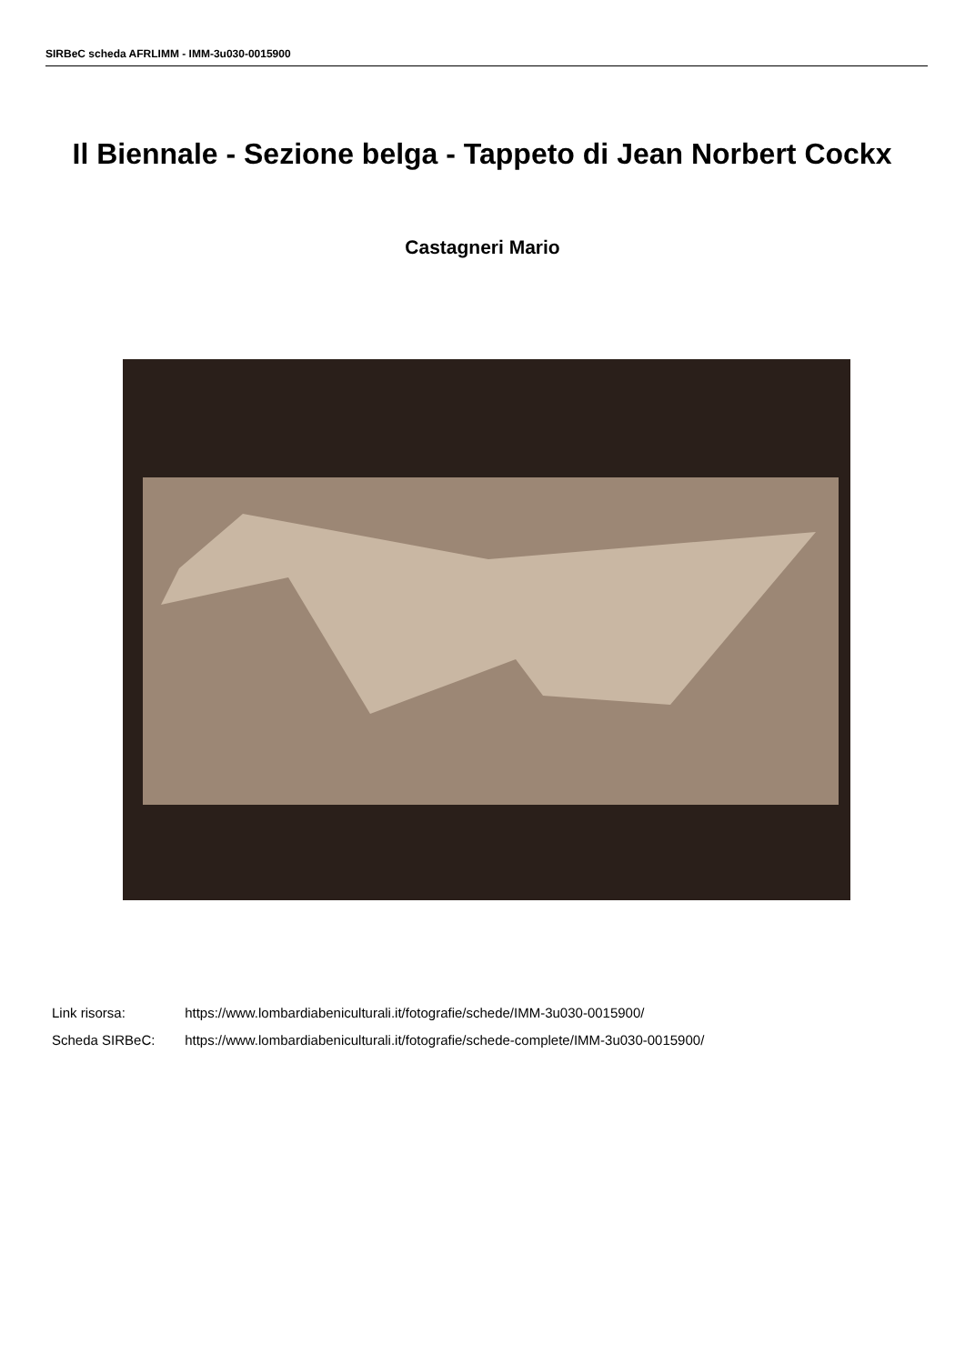SIRBeC scheda AFRLIMM - IMM-3u030-0015900
Il Biennale - Sezione belga - Tappeto di Jean Norbert Cockx
Castagneri Mario
Link risorsa: https://www.lombardiabeniculturali.it/fotografie/schede/IMM-3u030-0015900/
Scheda SIRBeC: https://www.lombardiabeniculturali.it/fotografie/schede-complete/IMM-3u030-0015900/